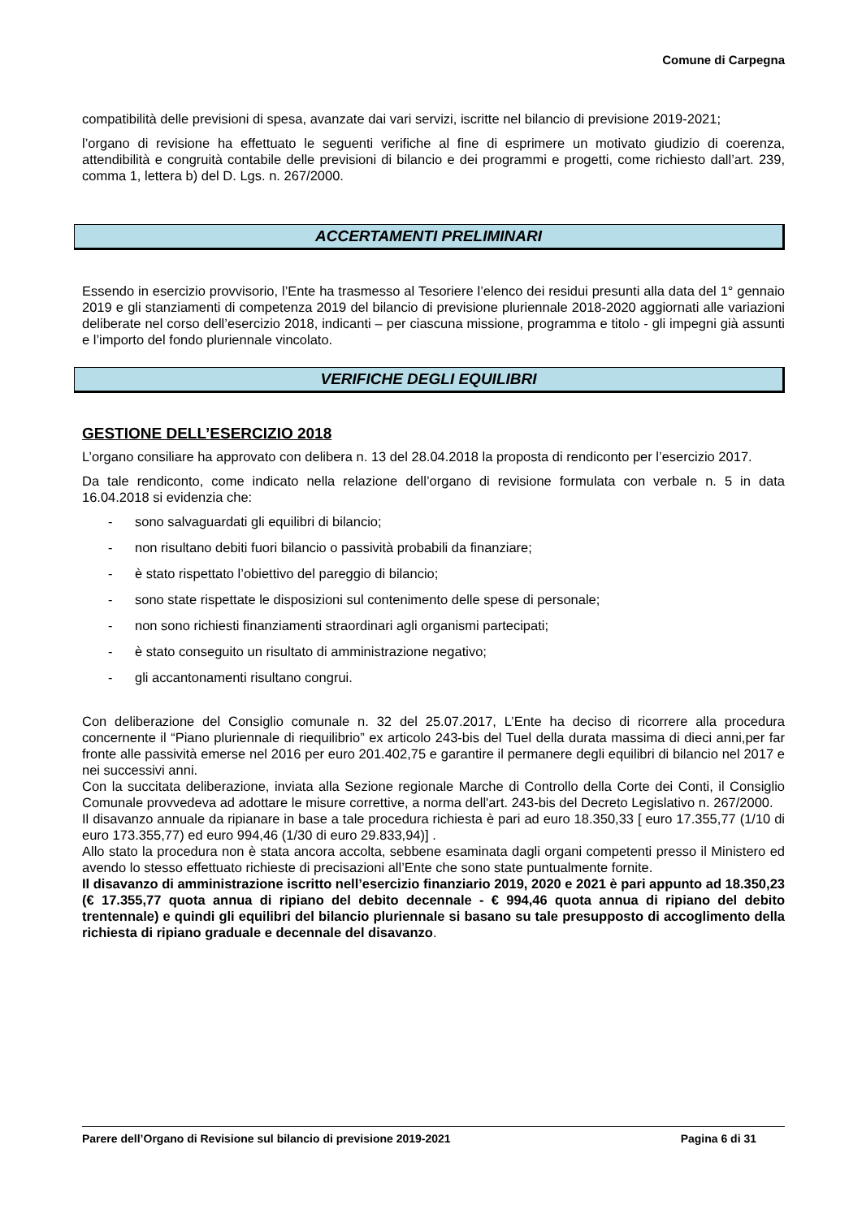Comune di Carpegna
compatibilità delle previsioni di spesa, avanzate dai vari servizi, iscritte nel bilancio di previsione 2019-2021;
l’organo di revisione ha effettuato le seguenti verifiche al fine di esprimere un motivato giudizio di coerenza, attendibilità e congruità contabile delle previsioni di bilancio e dei programmi e progetti, come richiesto dall’art. 239, comma 1, lettera b) del D. Lgs. n. 267/2000.
ACCERTAMENTI PRELIMINARI
Essendo in esercizio provvisorio, l’Ente ha trasmesso al Tesoriere l’elenco dei residui presunti alla data del 1° gennaio 2019 e gli stanziamenti di competenza 2019 del bilancio di previsione pluriennale 2018-2020 aggiornati alle variazioni deliberate nel corso dell’esercizio 2018, indicanti – per ciascuna missione, programma e titolo - gli impegni già assunti e l’importo del fondo pluriennale vincolato.
VERIFICHE DEGLI EQUILIBRI
GESTIONE DELL’ESERCIZIO 2018
L’organo consiliare ha approvato con delibera n. 13 del 28.04.2018 la proposta di rendiconto per l’esercizio 2017.
Da tale rendiconto, come indicato nella relazione dell’organo di revisione formulata con verbale n. 5 in data 16.04.2018 si evidenzia che:
- sono salvaguardati gli equilibri di bilancio;
- non risultano debiti fuori bilancio o passività probabili da finanziare;
- è stato rispettato l’obiettivo del pareggio di bilancio;
- sono state rispettate le disposizioni sul contenimento delle spese di personale;
- non sono richiesti finanziamenti straordinari agli organismi partecipati;
- è stato conseguito un risultato di amministrazione negativo;
- gli accantonamenti risultano congrui.
Con deliberazione del Consiglio comunale n. 32 del 25.07.2017, L’Ente ha deciso di ricorrere alla procedura concernente il “Piano pluriennale di riequilibrio” ex articolo 243-bis del Tuel della durata massima di dieci anni,per far fronte alle passività emerse nel 2016 per euro 201.402,75 e garantire il permanere degli equilibri di bilancio nel 2017 e nei successivi anni.
Con la succitata deliberazione, inviata alla Sezione regionale Marche di Controllo della Corte dei Conti, il Consiglio Comunale provvedeva ad adottare le misure correttive, a norma dell'art. 243-bis del Decreto Legislativo n. 267/2000.
Il disavanzo annuale da ripianare in base a tale procedura richiesta è pari ad euro 18.350,33 [ euro 17.355,77 (1/10 di euro 173.355,77) ed euro 994,46 (1/30 di euro 29.833,94)] .
Allo stato la procedura non è stata ancora accolta, sebbene esaminata dagli organi competenti presso il Ministero ed avendo lo stesso effettuato richieste di precisazioni all’Ente che sono state puntualmente fornite.
Il disavanzo di amministrazione iscritto nell’esercizio finanziario 2019, 2020 e 2021 è pari appunto ad 18.350,23 (€ 17.355,77 quota annua di ripiano del debito decennale - € 994,46 quota annua di ripiano del debito trentennale) e quindi gli equilibri del bilancio pluriennale si basano su tale presupposto di accoglimento della richiesta di ripiano graduale e decennale del disavanzo.
Parere dell’Organo di Revisione sul bilancio di previsione 2019-2021 Pagina 6 di 31